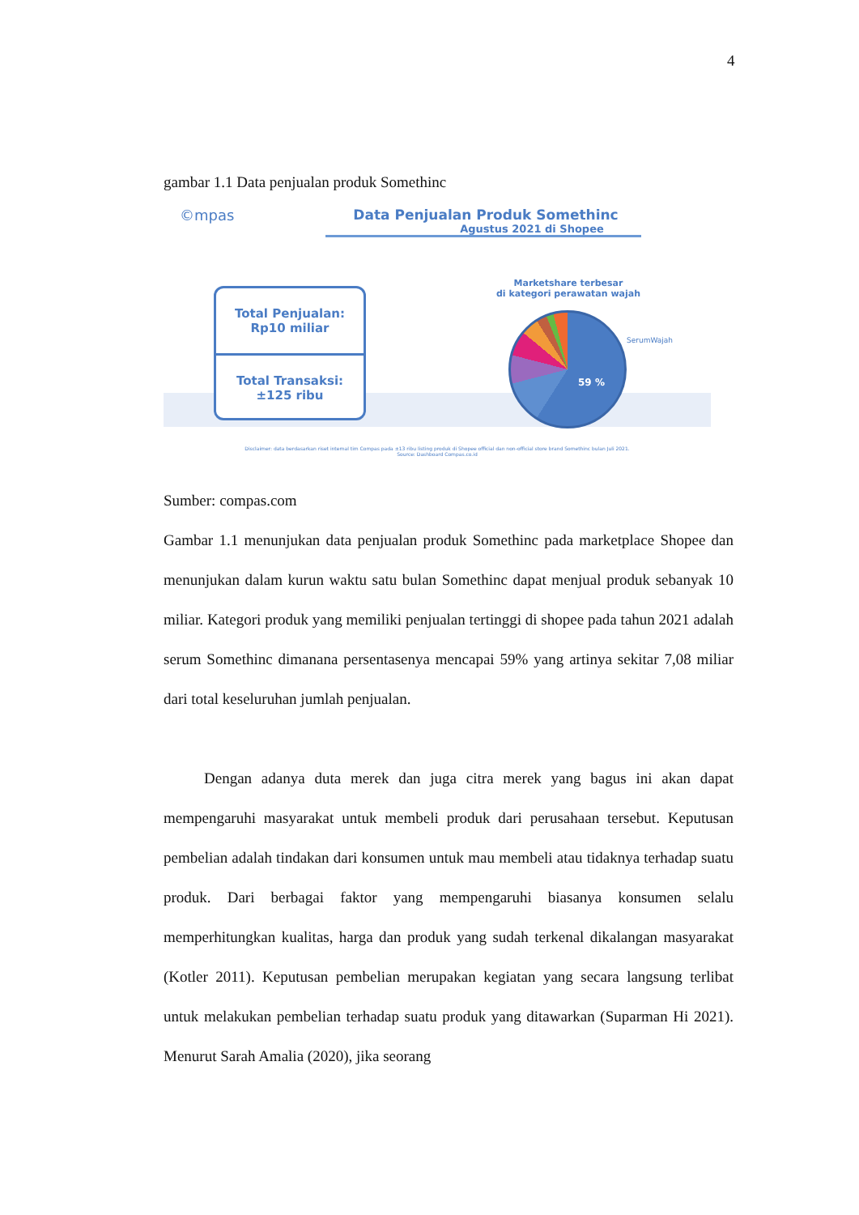4
gambar 1.1 Data penjualan produk Somethinc
©mpas
Data Penjualan Produk Somethinc
Agustus 2021 di Shopee
Total Penjualan:
Rp10 miliar
Total Transaksi:
±125 ribu
Marketshare terbesar
di kategori perawatan wajah
59 %
SerumWajah
Disclaimer: data berdasarkan riset internal tim Compas pada ±13 ribu listing produk di Shopee official dan non-official store brand Somethinc bulan Juli 2021.
Source: Dashboard Compas.co.id
Sumber: compas.com
Gambar 1.1 menunjukan data penjualan produk Somethinc pada marketplace Shopee dan menunjukan dalam kurun waktu satu bulan Somethinc dapat menjual produk sebanyak 10 miliar. Kategori produk yang memiliki penjualan tertinggi di shopee pada tahun 2021 adalah serum Somethinc dimanana persentasenya mencapai 59% yang artinya sekitar 7,08 miliar dari total keseluruhan jumlah penjualan.
Dengan adanya duta merek dan juga citra merek yang bagus ini akan dapat mempengaruhi masyarakat untuk membeli produk dari perusahaan tersebut. Keputusan pembelian adalah tindakan dari konsumen untuk mau membeli atau tidaknya terhadap suatu produk. Dari berbagai faktor yang mempengaruhi biasanya konsumen selalu memperhitungkan kualitas, harga dan produk yang sudah terkenal dikalangan masyarakat (Kotler 2011). Keputusan pembelian merupakan kegiatan yang secara langsung terlibat untuk melakukan pembelian terhadap suatu produk yang ditawarkan (Suparman Hi 2021). Menurut Sarah Amalia (2020), jika seorang